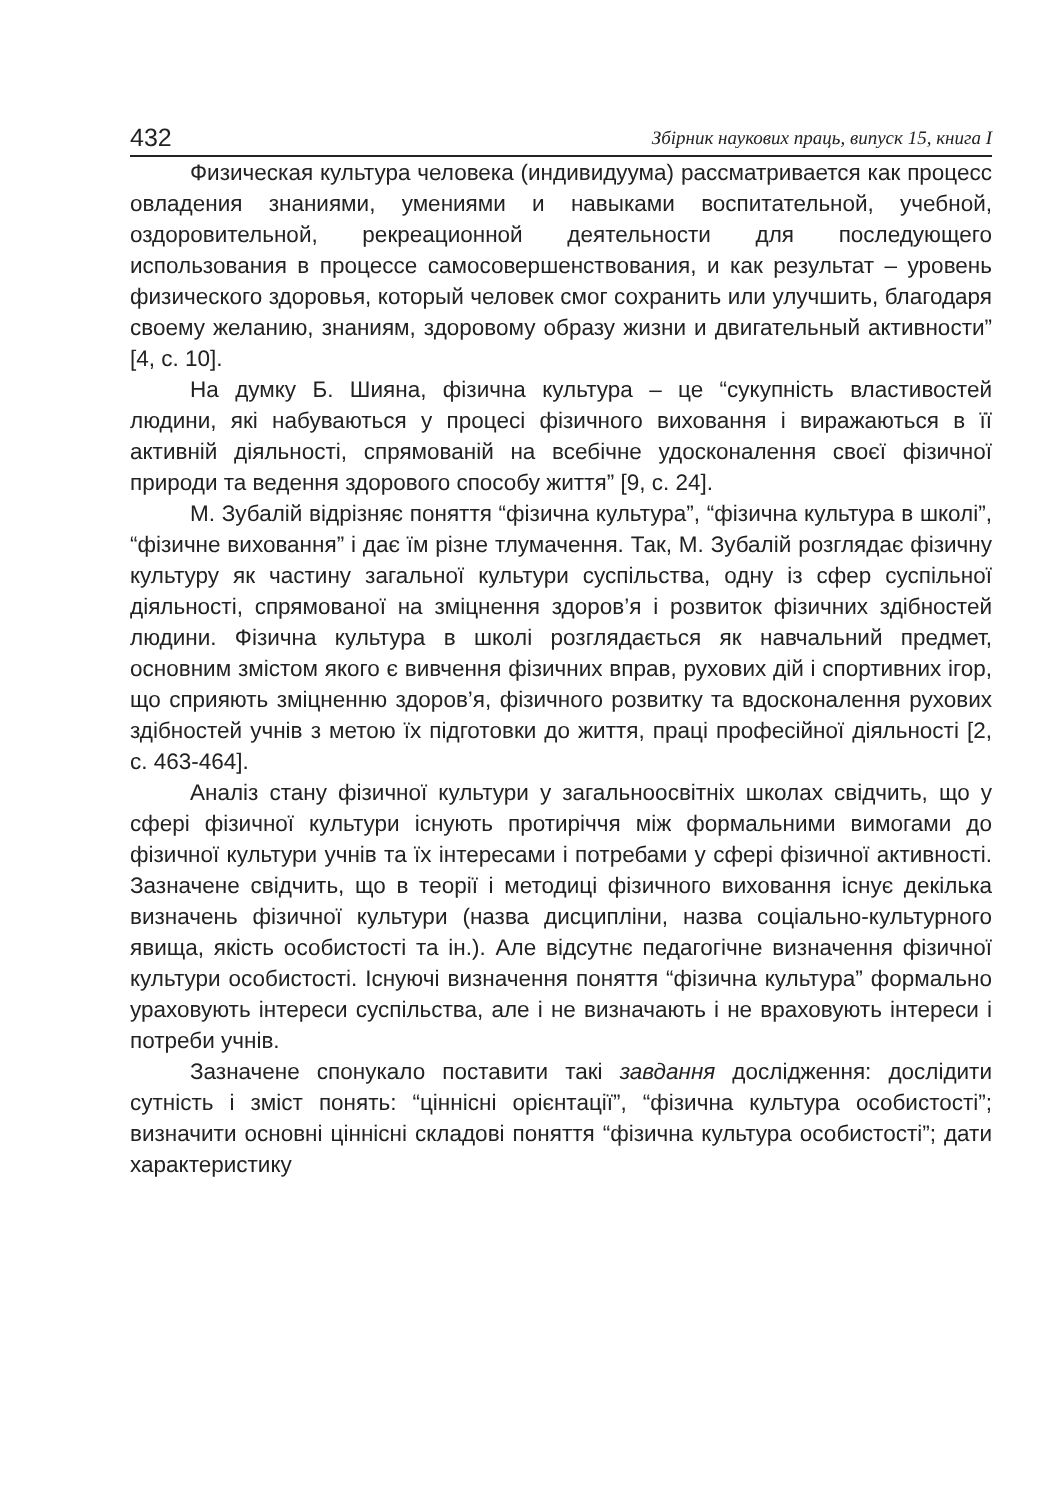432 Збірник наукових праць, випуск 15, книга І
Физическая культура человека (индивидуума) рассматривается как процесс овладения знаниями, умениями и навыками воспитательной, учебной, оздоровительной, рекреационной деятельности для последующего использования в процессе самосовершенствования, и как результат – уровень физического здоровья, который человек смог сохранить или улучшить, благодаря своему желанию, знаниям, здоровому образу жизни и двигательный активности” [4, с. 10].
На думку Б. Шияна, фізична культура – це “сукупність властивостей людини, які набуваються у процесі фізичного виховання і виражаються в її активній діяльності, спрямованій на всебічне удосконалення своєї фізичної природи та ведення здорового способу життя” [9, с. 24].
М. Зубалій відрізняє поняття “фізична культура”, “фізична культура в школі”, “фізичне виховання” і дає їм різне тлумачення. Так, М. Зубалій розглядає фізичну культуру як частину загальної культури суспільства, одну із сфер суспільної діяльності, спрямованої на зміцнення здоров’я і розвиток фізичних здібностей людини. Фізична культура в школі розглядається як навчальний предмет, основним змістом якого є вивчення фізичних вправ, рухових дій і спортивних ігор, що сприяють зміцненню здоров’я, фізичного розвитку та вдосконалення рухових здібностей учнів з метою їх підготовки до життя, праці професійної діяльності [2, с. 463-464].
Аналіз стану фізичної культури у загальноосвітніх школах свідчить, що у сфері фізичної культури існують протиріччя між формальними вимогами до фізичної культури учнів та їх інтересами і потребами у сфері фізичної активності. Зазначене свідчить, що в теорії і методиці фізичного виховання існує декілька визначень фізичної культури (назва дисципліни, назва соціально-культурного явища, якість особистості та ін.). Але відсутнє педагогічне визначення фізичної культури особистості. Існуючі визначення поняття “фізична культура” формально ураховують інтереси суспільства, але і не визначають і не враховують інтереси і потреби учнів.
Зазначене спонукало поставити такі завдання дослідження: дослідити сутність і зміст понять: “ціннісні орієнтації”, “фізична культура особистості”; визначити основні ціннісні складові поняття “фізична культура особистості”; дати характеристику